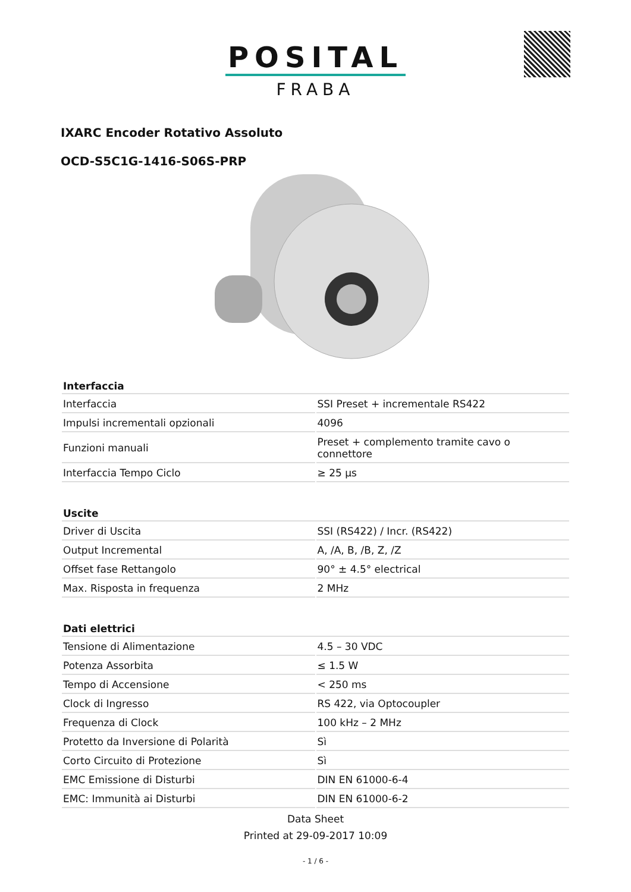POSITAL
FRABA
IXARC Encoder Rotativo Assoluto
OCD-S5C1G-1416-S06S-PRP
| Interfaccia | |
| --- | --- |
| Interfaccia | SSI Preset + incrementale RS422 |
| Impulsi incrementali opzionali | 4096 |
| Funzioni manuali | Preset + complemento tramite cavo o connettore |
| Interfaccia Tempo Ciclo | ≥ 25 µs |
| Uscite | |
| --- | --- |
| Driver di Uscita | SSI (RS422) / Incr. (RS422) |
| Output Incremental | A, /A, B, /B, Z, /Z |
| Offset fase Rettangolo | 90° ± 4.5° electrical |
| Max. Risposta in frequenza | 2 MHz |
| Dati elettrici | |
| --- | --- |
| Tensione di Alimentazione | 4.5 – 30 VDC |
| Potenza Assorbita | ≤ 1.5 W |
| Tempo di Accensione | < 250 ms |
| Clock di Ingresso | RS 422, via Optocoupler |
| Frequenza di Clock | 100 kHz – 2 MHz |
| Protetto da Inversione di Polarità | Sì |
| Corto Circuito di Protezione | Sì |
| EMC Emissione di Disturbi | DIN EN 61000-6-4 |
| EMC: Immunità ai Disturbi | DIN EN 61000-6-2 |
Data Sheet
Printed at 29-09-2017 10:09
- 1 / 6 -